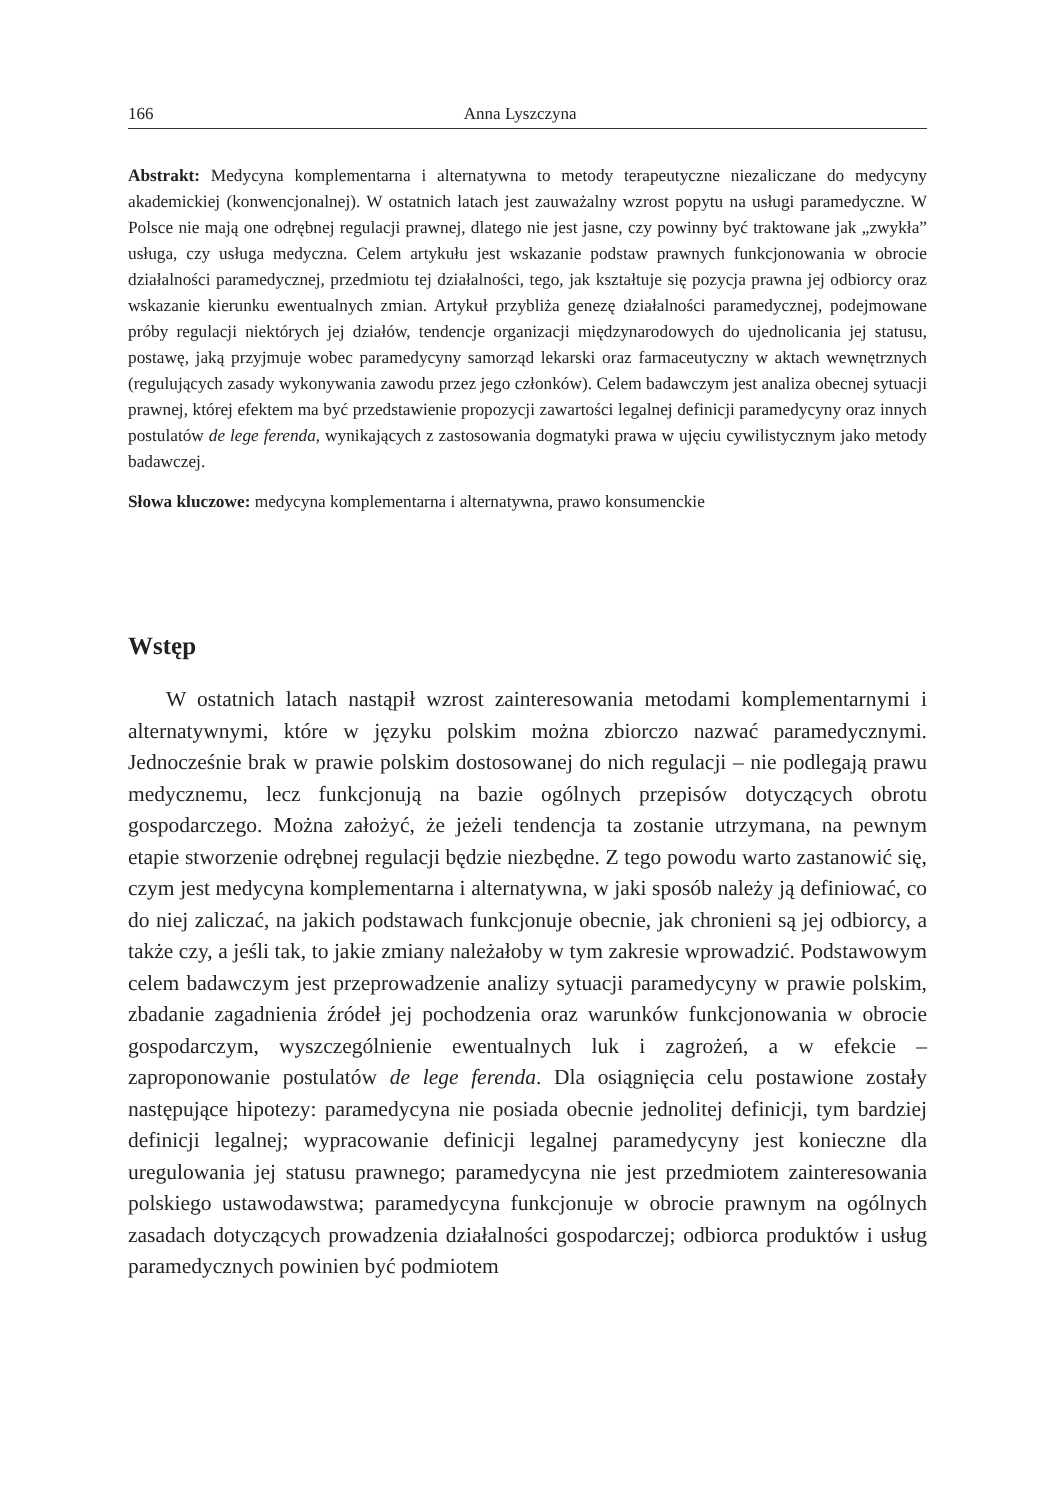166 Anna Lyszczyna
Abstrakt: Medycyna komplementarna i alternatywna to metody terapeutyczne niezaliczane do medycyny akademickiej (konwencjonalnej). W ostatnich latach jest zauważalny wzrost popytu na usługi paramedyczne. W Polsce nie mają one odrębnej regulacji prawnej, dlatego nie jest jasne, czy powinny być traktowane jak „zwykła” usługa, czy usługa medyczna. Celem artykułu jest wskazanie podstaw prawnych funkcjonowania w obrocie działalności paramedycznej, przedmiotu tej działalności, tego, jak kształtuje się pozycja prawna jej odbiorcy oraz wskazanie kierunku ewentualnych zmian. Artykuł przybliża genezę działalności paramedycznej, podejmowane próby regulacji niektórych jej działów, tendencje organizacji międzynarodowych do ujednolicania jej statusu, postawę, jaką przyjmuje wobec paramedycyny samorząd lekarski oraz farmaceutyczny w aktach wewnętrznych (regulujących zasady wykonywania zawodu przez jego członków). Celem badawczym jest analiza obecnej sytuacji prawnej, której efektem ma być przedstawienie propozycji zawartości legalnej definicji paramedycyny oraz innych postulatów de lege ferenda, wynikających z zastosowania dogmatyki prawa w ujęciu cywilistycznym jako metody badawczej.
Słowa kluczowe: medycyna komplementarna i alternatywna, prawo konsumenckie
Wstęp
W ostatnich latach nastąpił wzrost zainteresowania metodami komplementarnymi i alternatywnymi, które w języku polskim można zbiorczo nazwać paramedycznymi. Jednocześnie brak w prawie polskim dostosowanej do nich regulacji – nie podlegają prawu medycznemu, lecz funkcjonują na bazie ogólnych przepisów dotyczących obrotu gospodarczego. Można założyć, że jeżeli tendencja ta zostanie utrzymana, na pewnym etapie stworzenie odrębnej regulacji będzie niezbędne. Z tego powodu warto zastanowić się, czym jest medycyna komplementarna i alternatywna, w jaki sposób należy ją definiować, co do niej zaliczać, na jakich podstawach funkcjonuje obecnie, jak chronieni są jej odbiorcy, a także czy, a jeśli tak, to jakie zmiany należałoby w tym zakresie wprowadzić. Podstawowym celem badawczym jest przeprowadzenie analizy sytuacji paramedycyny w prawie polskim, zbadanie zagadnienia źródeł jej pochodzenia oraz warunków funkcjonowania w obrocie gospodarczym, wyszczególnienie ewentualnych luk i zagrożeń, a w efekcie – zaproponowanie postulatów de lege ferenda. Dla osiągnięcia celu postawione zostały następujące hipotezy: paramedycyna nie posiada obecnie jednolitej definicji, tym bardziej definicji legalnej; wypracowanie definicji legalnej paramedycyny jest konieczne dla uregulowania jej statusu prawnego; paramedycyna nie jest przedmiotem zainteresowania polskiego ustawodawstwa; paramedycyna funkcjonuje w obrocie prawnym na ogólnych zasadach dotyczących prowadzenia działalności gospodarczej; odbiorca produktów i usług paramedycznych powinien być podmiotem